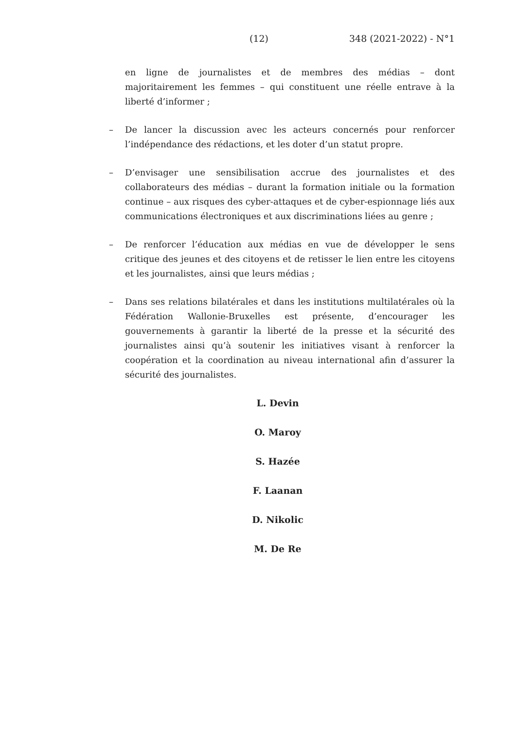(12) 348 (2021-2022) - N°1
en ligne de journalistes et de membres des médias – dont majoritairement les femmes – qui constituent une réelle entrave à la liberté d’informer ;
– De lancer la discussion avec les acteurs concernés pour renforcer l’indépendance des rédactions, et les doter d’un statut propre.
– D’envisager une sensibilisation accrue des journalistes et des collaborateurs des médias – durant la formation initiale ou la formation continue – aux risques des cyber-attaques et de cyber-espionnage liés aux communications électroniques et aux discriminations liées au genre ;
– De renforcer l’éducation aux médias en vue de développer le sens critique des jeunes et des citoyens et de retisser le lien entre les citoyens et les journalistes, ainsi que leurs médias ;
– Dans ses relations bilatérales et dans les institutions multilatérales où la Fédération Wallonie-Bruxelles est présente, d’encourager les gouvernements à garantir la liberté de la presse et la sécurité des journalistes ainsi qu’à soutenir les initiatives visant à renforcer la coopération et la coordination au niveau international afin d’assurer la sécurité des journalistes.
L. Devin
O. Maroy
S. Hazée
F. Laanan
D. Nikolic
M. De Re